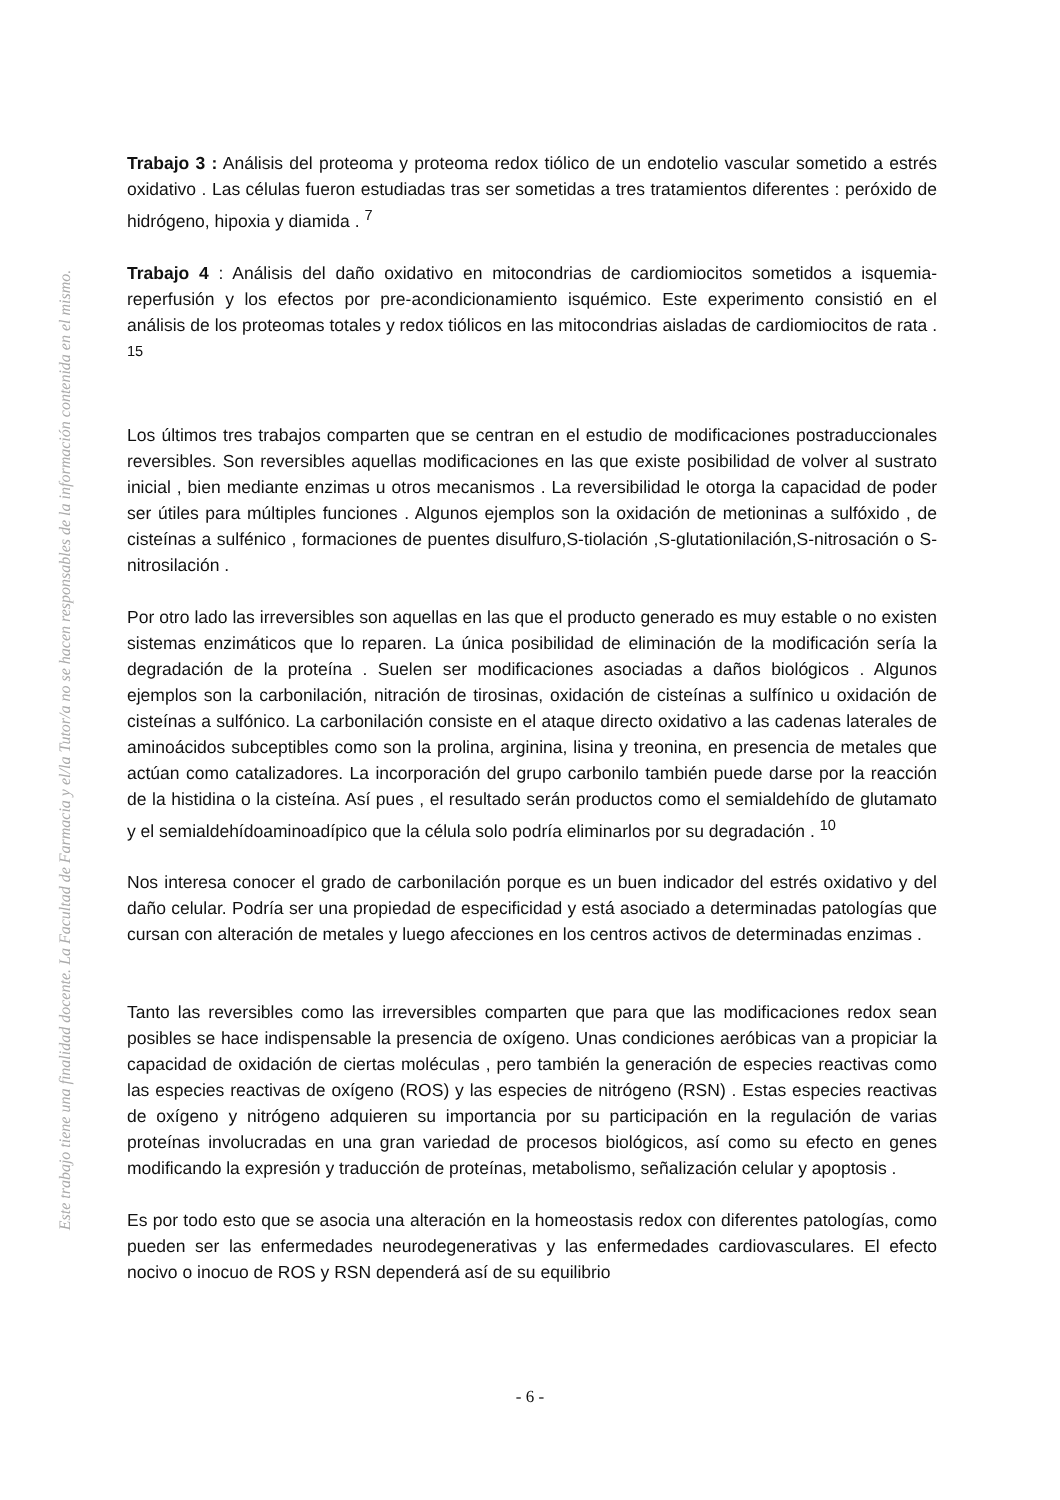Este trabajo tiene una finalidad docente. La Facultad de Farmacia y el/la Tutor/a no se hacen responsables de la información contenida en el mismo.
Trabajo 3 : Análisis del proteoma y proteoma redox tiólico de un endotelio vascular sometido a estrés oxidativo . Las células fueron estudiadas tras ser sometidas a tres tratamientos diferentes : peróxido de hidrógeno, hipoxia y diamida . <sup>7</sup>
Trabajo 4 : Análisis del daño oxidativo en mitocondrias de cardiomiocitos sometidos a isquemia-reperfusión y los efectos por pre-acondicionamiento isquémico. Este experimento consistió en el análisis de los proteomas totales y redox tiólicos en las mitocondrias aisladas de cardiomiocitos de rata . <sup>15</sup>
Los últimos tres trabajos comparten que se centran en el estudio de modificaciones postraduccionales reversibles. Son reversibles aquellas modificaciones en las que existe posibilidad de volver al sustrato inicial , bien mediante enzimas u otros mecanismos . La reversibilidad le otorga la capacidad de poder ser útiles para múltiples funciones . Algunos ejemplos son la oxidación de metioninas a sulfóxido , de cisteínas a sulfénico , formaciones de puentes disulfuro,S-tiolación ,S-glutationilación,S-nitrosación o S-nitrosilación .
Por otro lado las irreversibles son aquellas en las que el producto generado es muy estable o no existen sistemas enzimáticos que lo reparen. La única posibilidad de eliminación de la modificación sería la degradación de la proteína . Suelen ser modificaciones asociadas a daños biológicos . Algunos ejemplos son la carbonilación, nitración de tirosinas, oxidación de cisteínas a sulfínico u oxidación de cisteínas a sulfónico. La carbonilación consiste en el ataque directo oxidativo a las cadenas laterales de aminoácidos subceptibles como son la prolina, arginina, lisina y treonina, en presencia de metales que actúan como catalizadores. La incorporación del grupo carbonilo también puede darse por la reacción de la histidina o la cisteína. Así pues , el resultado serán productos como el semialdehído de glutamato y el semialdehídoaminoadípico que la célula solo podría eliminarlos por su degradación . <sup>10</sup>
Nos interesa conocer el grado de carbonilación porque es un buen indicador del estrés oxidativo y del daño celular. Podría ser una propiedad de especificidad y está asociado a determinadas patologías que cursan con alteración de metales y luego afecciones en los centros activos de determinadas enzimas .
Tanto las reversibles como las irreversibles comparten que para que las modificaciones redox sean posibles se hace indispensable la presencia de oxígeno. Unas condiciones aeróbicas van a propiciar la capacidad de oxidación de ciertas moléculas , pero también la generación de especies reactivas como las especies reactivas de oxígeno (ROS) y las especies de nitrógeno (RSN) . Estas especies reactivas de oxígeno y nitrógeno adquieren su importancia por su participación en la regulación de varias proteínas involucradas en una gran variedad de procesos biológicos, así como su efecto en genes modificando la expresión y traducción de proteínas, metabolismo, señalización celular y apoptosis .
Es por todo esto que se asocia una alteración en la homeostasis redox con diferentes patologías, como pueden ser las enfermedades neurodegenerativas y las enfermedades cardiovasculares. El efecto nocivo o inocuo de ROS y RSN dependerá así de su equilibrio
- 6 -